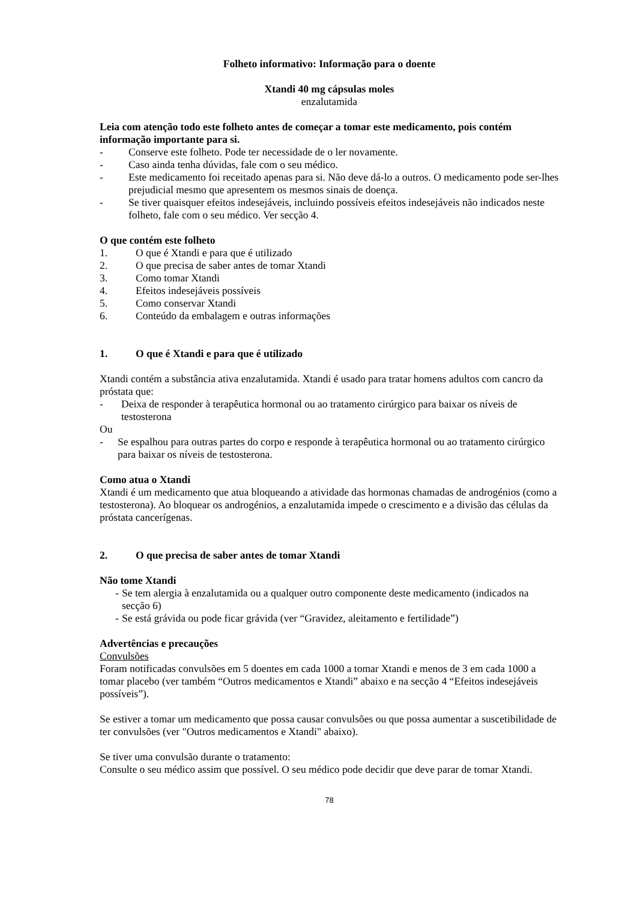Folheto informativo: Informação para o doente
Xtandi 40 mg cápsulas moles
enzalutamida
Leia com atenção todo este folheto antes de começar a tomar este medicamento, pois contém informação importante para si.
- Conserve este folheto. Pode ter necessidade de o ler novamente.
- Caso ainda tenha dúvidas, fale com o seu médico.
- Este medicamento foi receitado apenas para si. Não deve dá-lo a outros. O medicamento pode ser-lhes prejudicial mesmo que apresentem os mesmos sinais de doença.
- Se tiver quaisquer efeitos indesejáveis, incluindo possíveis efeitos indesejáveis não indicados neste folheto, fale com o seu médico. Ver secção 4.
O que contém este folheto
1. O que é Xtandi e para que é utilizado
2. O que precisa de saber antes de tomar Xtandi
3. Como tomar Xtandi
4. Efeitos indesejáveis possíveis
5. Como conservar Xtandi
6. Conteúdo da embalagem e outras informações
1. O que é Xtandi e para que é utilizado
Xtandi contém a substância ativa enzalutamida. Xtandi é usado para tratar homens adultos com cancro da próstata que:
- Deixa de responder à terapêutica hormonal ou ao tratamento cirúrgico para baixar os níveis de testosterona
Ou
- Se espalhou para outras partes do corpo e responde à terapêutica hormonal ou ao tratamento cirúrgico para baixar os níveis de testosterona.
Como atua o Xtandi
Xtandi é um medicamento que atua bloqueando a atividade das hormonas chamadas de androgénios (como a testosterona). Ao bloquear os androgénios, a enzalutamida impede o crescimento e a divisão das células da próstata cancerígenas.
2. O que precisa de saber antes de tomar Xtandi
Não tome Xtandi
- Se tem alergia à enzalutamida ou a qualquer outro componente deste medicamento (indicados na secção 6)
- Se está grávida ou pode ficar grávida (ver “Gravidez, aleitamento e fertilidade”)
Advertências e precauções
Convulsões
Foram notificadas convulsões em 5 doentes em cada 1000 a tomar Xtandi e menos de 3 em cada 1000 a tomar placebo (ver também “Outros medicamentos e Xtandi” abaixo e na secção 4 “Efeitos indesejáveis possíveis”).
Se estiver a tomar um medicamento que possa causar convulsões ou que possa aumentar a suscetibilidade de ter convulsões (ver "Outros medicamentos e Xtandi" abaixo).
Se tiver uma convulsão durante o tratamento:
Consulte o seu médico assim que possível. O seu médico pode decidir que deve parar de tomar Xtandi.
78